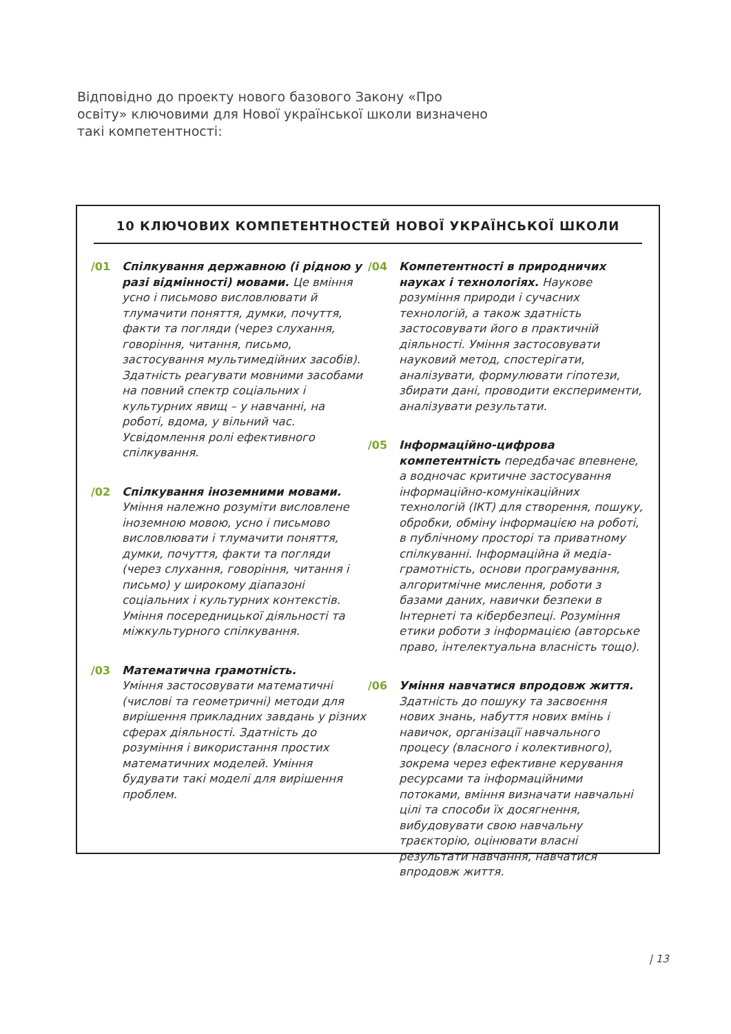Відповідно до проекту нового базового Закону «Про освіту» ключовими для Нової української школи визначено такі ком­петентності:
10 КЛЮЧОВИХ КОМПЕТЕНТНОСТЕЙ НОВОЇ УКРАЇНСЬКОЇ ШКОЛИ
/01 Спілкування державною (і рідною у разі відмінності) мовами. Це вміння усно і письмово висловлювати й тлумачити поняття, думки, почуття, факти та погляди (через слухання, говоріння, читання, письмо, застосування мультимедійних засобів). Здатність реагувати мовними засобами на повний спектр соціальних і культурних явищ – у навчанні, на роботі, вдома, у вільний час. Усвідомлення ролі ефективного спілкування.
/02 Спілкування іноземними мовами. Уміння належно розуміти висловлене іноземною мовою, усно і письмово висловлювати і тлумачити поняття, думки, почуття, факти та погляди (через слухання, говоріння, читання і письмо) у широкому діапазоні соціальних і культурних контекстів. Уміння посередницької діяльності та міжкультурного спілкування.
/03 Математична грамотність.
Уміння застосовувати математичні (числові та геометричні) методи для вирішення прикладних завдань у різних сферах діяльності. Здатність до розуміння і використання простих математичних моделей. Уміння будувати такі моделі для вирішення проблем.
/04 Компетентності в природничих науках і технологіях. Наукове розуміння природи і сучасних технологій, а також здатність застосовувати його в практичній діяльності. Уміння застосовувати науковий метод, спостерігати, аналізувати, формулювати гіпотези, збирати дані, проводити експерименти, аналізувати результати.
/05 Інформаційно-цифрова компетентність передбачає впевнене, а водночас критичне застосування інформаційно-комунікаційних технологій (ІКТ) для створення, пошуку, обробки, обміну інформацією на роботі, в публічному просторі та приватному спілкуванні. Інформаційна й медіа-грамотність, основи програмування, алгоритмічне мислення, роботи з базами даних, навички безпеки в Інтернеті та кібербезпеці. Розуміння етики роботи з інформацією (авторське право, інтелектуальна власність тощо).
/06 Уміння навчатися впродовж життя.
Здатність до пошуку та засвоєння нових знань, набуття нових вмінь і навичок, організації навчального процесу (власного і колективного), зокрема через ефективне керування ресурсами та інформаційними потоками, вміння визначати навчальні цілі та способи їх досягнення, вибудовувати свою навчальну траєкторію, оцінювати власні результати навчання, навчатися впродовж життя.
| 13